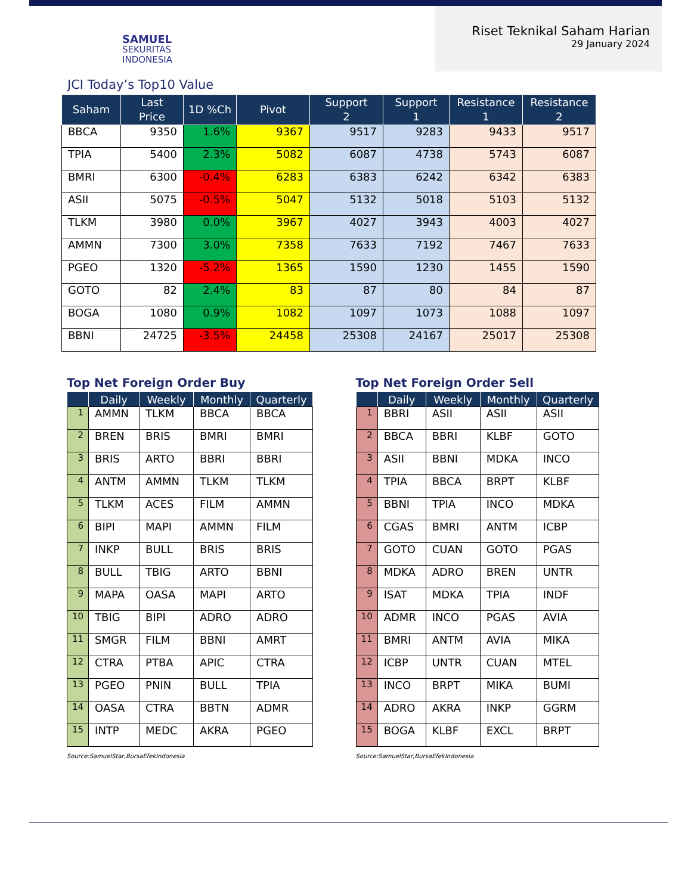SAMUEL
SEKURITAS
INDONESIA
Riset Teknikal Saham Harian
29 January 2024
JCI Today’s Top10 Value
| Saham | Last Price | 1D %Ch | Pivot | Support 2 | Support 1 | Resistance 1 | Resistance 2 |
| --- | --- | --- | --- | --- | --- | --- | --- |
| BBCA | 9350 | 1.6% | 9367 | 9517 | 9283 | 9433 | 9517 |
| TPIA | 5400 | 2.3% | 5082 | 6087 | 4738 | 5743 | 6087 |
| BMRI | 6300 | -0.4% | 6283 | 6383 | 6242 | 6342 | 6383 |
| ASII | 5075 | -0.5% | 5047 | 5132 | 5018 | 5103 | 5132 |
| TLKM | 3980 | 0.0% | 3967 | 4027 | 3943 | 4003 | 4027 |
| AMMN | 7300 | 3.0% | 7358 | 7633 | 7192 | 7467 | 7633 |
| PGEO | 1320 | -5.2% | 1365 | 1590 | 1230 | 1455 | 1590 |
| GOTO | 82 | 2.4% | 83 | 87 | 80 | 84 | 87 |
| BOGA | 1080 | 0.9% | 1082 | 1097 | 1073 | 1088 | 1097 |
| BBNI | 24725 | -3.5% | 24458 | 25308 | 24167 | 25017 | 25308 |
Top Net Foreign Order Buy
| | Daily | Weekly | Monthly | Quarterly |
| --- | --- | --- | --- | --- |
| 1 | AMMN | TLKM | BBCA | BBCA |
| 2 | BREN | BRIS | BMRI | BMRI |
| 3 | BRIS | ARTO | BBRI | BBRI |
| 4 | ANTM | AMMN | TLKM | TLKM |
| 5 | TLKM | ACES | FILM | AMMN |
| 6 | BIPI | MAPI | AMMN | FILM |
| 7 | INKP | BULL | BRIS | BRIS |
| 8 | BULL | TBIG | ARTO | BBNI |
| 9 | MAPA | OASA | MAPI | ARTO |
| 10 | TBIG | BIPI | ADRO | ADRO |
| 11 | SMGR | FILM | BBNI | AMRT |
| 12 | CTRA | PTBA | APIC | CTRA |
| 13 | PGEO | PNIN | BULL | TPIA |
| 14 | OASA | CTRA | BBTN | ADMR |
| 15 | INTP | MEDC | AKRA | PGEO |
Source:SamuelStar,BursaEfekIndonesia
Top Net Foreign Order Sell
| | Daily | Weekly | Monthly | Quarterly |
| --- | --- | --- | --- | --- |
| 1 | BBRI | ASII | ASII | ASII |
| 2 | BBCA | BBRI | KLBF | GOTO |
| 3 | ASII | BBNI | MDKA | INCO |
| 4 | TPIA | BBCA | BRPT | KLBF |
| 5 | BBNI | TPIA | INCO | MDKA |
| 6 | CGAS | BMRI | ANTM | ICBP |
| 7 | GOTO | CUAN | GOTO | PGAS |
| 8 | MDKA | ADRO | BREN | UNTR |
| 9 | ISAT | MDKA | TPIA | INDF |
| 10 | ADMR | INCO | PGAS | AVIA |
| 11 | BMRI | ANTM | AVIA | MIKA |
| 12 | ICBP | UNTR | CUAN | MTEL |
| 13 | INCO | BRPT | MIKA | BUMI |
| 14 | ADRO | AKRA | INKP | GGRM |
| 15 | BOGA | KLBF | EXCL | BRPT |
Source:SamuelStar,BursaEfekIndonesia